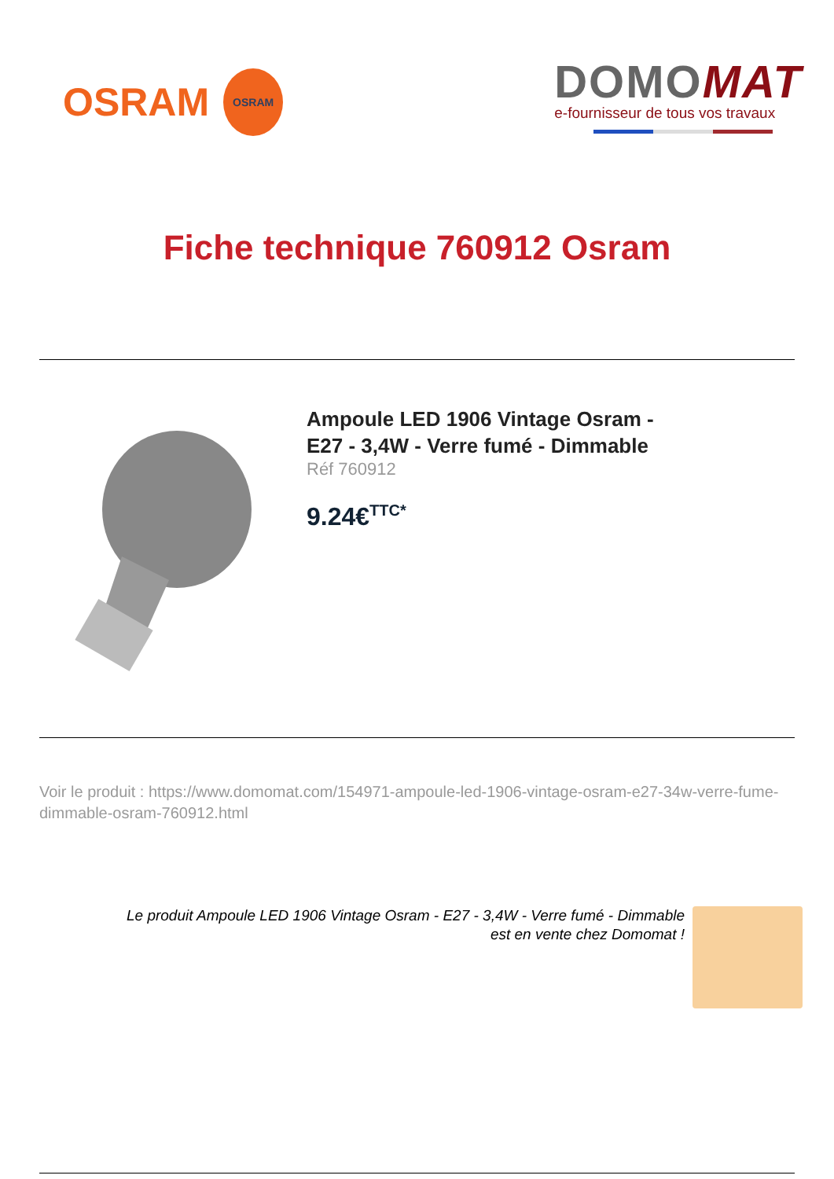OSRAM
OSRAM
DOMOMAT
e-fournisseur de tous vos travaux
Fiche technique 760912 Osram
Ampoule LED 1906 Vintage Osram -
E27 - 3,4W - Verre fumé - Dimmable
Réf 760912
9.24€<sup>TTC*</sup>
Voir le produit : https://www.domomat.com/154971-ampoule-led-1906-vintage-osram-e27-34w-verre-fume-dimmable-osram-760912.html
Le produit Ampoule LED 1906 Vintage Osram - E27 - 3,4W - Verre fumé - Dimmable
est en vente chez Domomat !